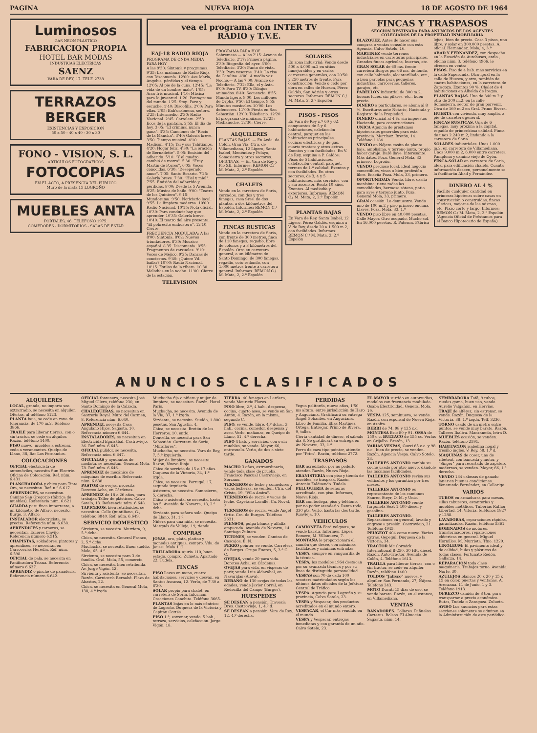PAGINA NUEVA RIOJA 18 DE AGOSTO DE 1964
Luminosos
GAS NEON PLASTICO
FABRICACION PROPIA
HOTEL BAR MODAS
INDUSTRIAS ELECTRICAS
SAENZ
VARA DE REY, 17. TELF. 2738
TERRAZOS BERGER
EXISTENCIAS Y EXPOSICION
50 x 50 - 40 x 40 - 30 x 30
FONO - VISION, S. L.
ARTICULOS FOTOGRAFICOS
FOTOCOPIAS
EN EL ACTO, A PRESENCIA DEL PUBLICO
Muro de la mata 15 LOGROÑO
MUEBLES ANTA
PORTALES, 46. TELEFONO 1975.
COMEDORES - DORMITORIOS - SALAS DE ESTAR
vea el programa con INTER TV
RADIO y T.V.E.
EAJ-18 RADIO RIOJA
PROGRAMA DE ONDA MEDIA PARA HOY
A las 9'30: Sintonía y programas. 9'35: Las mañanas de Radio Rioja con Discomanía. 12'00: Ave María, Angelus, pérdidas y el tiempo. 12'05: Al pie de la cuna. 12'45: "La vida de un hombre malo". 1'05: Arco Iris musical. 1'10: Música para la juventud. 1'20: Pentagrama del mundo. 1'25: Stop: Pare y escuche. 1'40: Discofilia. 2'00: Para ellas. 2'05: Enh'orabuena, señora. 2'25: Intermedio. 2'30: Radio Nacional. 2'45: Cartelera. 2'50: Ecos de la pantalla. 2'55: El día de hoy. 3'05: "El criminal nunca gana". 3'35: Canciones de "Rocío de la Mancha". 3'40: Galería breve. 3'50: Tiempo musical. 4'10: Madison. 4'15: Tai y sus Tahitianos. 4'20: Hogar feliz. 4'30: "La oración de Bernadette". 5'05: Emisión del adherido. 5'10: "Y el cuadro cambió de rostro". 5'30: "Fray Martín de Porres". 6'05: Voces conocidas. 6'30: "Deseperado amor". 7'05: Santo Rosario. 7'25: Galería breve. 7'30: "Hiel y miel". 7'55: Emisión del adherido y pérdidas. 8'00: Desde la 5 Avenida. 8'25: Música de baile. 9'00: "Teatro de los Quintero". 9'15: Mundorama. 9'50: Noticiario local. 9'55: La limpieza moderna. 10'00: Radio Nacional. 10'15: Nota oficial. 10'30: Para conducir hay que aprender. 10'35: Galería breve. 10'40: El teatro del aire presenta: "El pobrecito embustero". 12'10: Cierre.
FRECUENCIA MODULADA: A las 8'00: Sintonía. 8'02: Nuevos triunfadores. 8'30: Mosaico español. 8'35: Discomanía. 8'55: Fragmentos de zarzuelas. 9'10: Voces de Méjico. 9'25: Danzas de conciertos. 9'40: ¿Quiere Vd. bailar? 10'00: Radio Nacional. 10'15: Estilos de la ribera. 10'30: Melodías en la noche. 11'00: Cierre de la estación.
TELEVISION
PROGRAMA PARA HOY. Sobremesa.— A las 2'15: Avance de Telediario. 2'17: Primera página. 2'30: Biografía del ayer. 3'00: Telediario. 3'20: Punto de vista. 3'30: Para vosotras. 3'40: La risa de Catalina. 4'00: A media voz. Noche.— A las 7'00: Avance de Telediario. 7'32: Ella, el y Asta. 8'00: Foro TV. 8'30: Dibujos animados. 8'40: Secuencia. 8'55: Mundo ligero. 9'00: Los millones de Orpha. 9'50: El tiempo. 9'55: Minutos musicales. 10'00: Los defensores. 11'00: Fiesta en San Sebastián. 12'00: Telediario. 12'20: El programa de mañana. 12'25: Medianoche. 12'30: Cierre.
ALQUILERES
PLANTAS BAJAS. — En Avda. de Colón, Gran Vía, Ctra. de Villamediana, 12 Ligero, Santa Isabel, Menéndez y Pelayo, Somosierra y otros sectores. OFICINAS. — En Vara de Rey y Pío XII. Informes: REMON C./ M. Mata, 2, 2.º Espolón
CHALETS
Vendo en la carretera de Soria, cercados, con dos y tres fanegas, casa Sres. de dos plantas, a dos kilómetros del Espolón. Informes: REMON C./ M. Mata, 2, 2.º Espolón
FINCAS RUSTICAS
Vendo en la carretera de Soria, con frente de 300 metros, finca de 110 fanegas, regadío, libre de colonos y a 3 kilómetros del Espolón. Otra en carretera general, a un kilómetro de Santo Domingo, de 300 fanegas, regadío, coto redondo, con 1.000 metros frente a carretera general. Informes: REMON C./ M. Mata, 2, 2.º Espolón
SOLARES
En zona industrial: Vendo desde 500 a 4.000 m.2 en sitios inmejorables y en varias carreteras generales, con 20'50 y 250 metros de frente. Para construcción: Vendo o cedo por obra en calles de Huesca, Pérez Galdós, San Adrián y otros sectores. Informes: REMON C./ M. Mata, 2, 2.º Espolón
PISOS - PISOS
En Vara de Rey n.º 60 y 62, compuestos de 5 y 6 habitaciones, calefacción central, parquet en las habitaciones principales, cocinas eléctricas y de gas, cuarto trastero y otros extras. Exentos y con facilidades. En V. de Rey, esquina a P. Galdós: Pisos de 5 habitaciones, calefacción central, parquet, terrazo de 1.ª calidad. Exentos y con facilidades. En otros sectores, de 3, 4 y 5 habitaciones, más servicios, con y sin ascensor. Renta 10 años. Exentos. Al mediodía y exteriores. Informes: REMON C./ M. Mata, 2, 2.º Espolón
PLANTAS BAJAS
En Vara de Rey, Santa Isabel, 12 Ligero, Pérez Galdós, esquina a V. de Rey, desde 20 a 1.500 m.2, con facilidades. Informes: REMON C./ M. Mata, 2, 2.º Espolón
FINCAS Y TRASPASOS
SECCION DESTINADA PARA ANUNCIOS DE LOS AGENTES COLEGIADOS DE LA PROPIEDAD INMOBILIARIA
BLAZQUEZ. Antes de hacer sus compras o ventas consulte con esta Agencia. Calvo Sotelo, 16.
MARTINEZ vende terrenos industriales en carreteras principales. Grandes fincas agrícolas, huertas, etc.
GRAN SOLAR de 60 ms. frente carretera Burgos por 66 ms. de fondo, con calle habitada, alcantarillado, etc., o bien parcelas para pequeñas industrias, carrocerías, talleres, garajes, etc.
PABELLON industrial de 300 m.2, buenas luces, sin pilares, etc., buen precio.
DINERO a particulares, se abona al 8 %. Escrituras ante Notario, Hacienda y Registro de la Propiedad.
DINERO oficial al 4 %, sin impuestos Hacienda, para construcciones.
UNICA Agencia de préstamos hipotecarios generales para esta provincia. Martínez. Bretón, 14. Teléfono 1184.
VENDO en Nájera casita de planta baja, amplísima, y terreno junto, propio hacer garaje. Daré llave. Interesante. Más datos, Poza. General Mola, 33, primero. Logroño.
VENDO precioso local, ideal negocio comestibles, vinos o bien profesión libre. Enseña Poza. Mola, 33, primero.
OPORTUNIDAD: Vendo, libre, casita monísima; tiene todas las comodidades, hermoso sótano, patio para aves y terreno junto. Poza. General Mola, 33, primero.
GRAN ocasión. Lo demuestro. Vendo uno de 100 m.2 y piso primero encima. Llaves, Poza. Mola, 33, 1.º
VENDO piso libre en 40.000 pesetas. Calle Mayor. Otro ocupado. Mucho sol. En 16.000 pesetas. R. Paterna. Fábrica lejías, bien de precio. Casa 3 pisos, uno libre, y solar en 300.000 pesetas. A. oficial. Hernández. Mola, 4, 3.º
ABAD Y FERNANDEZ, con despacho en la Estación de Autobuses, entlo., oficina núm. 3, teléfono 4966, le ofrecen en venta:
PISOS. Piso de 4 hab. más servicios en la calle Superunda. Otro igual en la calle de Huesca, y otro, también de cuatro habitaciones, en la carretera de Zaragoza. Exentos 90 %. Chalet de 4 habitaciones en Albelda de Iregua.
PLANTAS BAJAS. Una de 340 m.2 y otra de 200 m.2, en la calle Somosierra, sector de gran porvenir. Otra de 160 m.2 en Gral. Primo Rivera.
HUERTA con vivienda, muy amplia, a pie de carretera general.
FINCAS RUSTICAS. Una de 6 fanegas, muy próxima a la capital, regadío de primerísima calidad. Finca de unos 2.240 m.2, lindando a la carretera de Soria.
SOLARES industriales. Unos 1.000 m.2, en carretera de Villamediana. Unos 9.000 m.2, 6.000 entre carretera Pamplona y camino viejo de Oyón.
FINCA-SOLAR en carretera de Soria, ideal para edificación chalets. Cuanta información deseen, personalmente se la facilitarán Abad y Fernández.
DINERO AL 4 %
Facilito cualquier cantidad en primeras hipotecas sobre casas en construcción o construidas, fincas rústicas, mejoras de las mismas, etc. Plazo corto y largo. Informes: REMON C./ M. Mata, 2, 2.º Espolón (Agencia Oficial de Préstamos para el Banco Hipotecario de España)
ANUNCIOS CLASIFICADOS
ALQUILERES
LOCAL, grande, no importa sea extrarradio, se necesita en alquiler. Ofertas, al teléfono 5123.
PLANTA baja, se cede en zona de tolerancia, de 170 m.2. Teléfono 3866.
TRAILE para liberar tierras, con o sin tractor, se cede en alquiler. Razón, teléfono 1400.
PISO nuevo, muebles a estrenar, cedo a veraneantes. Quelpo de Llano, 38, Bar Los Fernandos.
COLOCACIONES
OFICIAL electricista de automóviles, necesita Sun Electric. Oficina de Colocación. Ref. núm. 6.431.
PLANCHADORA y chico para Tinte Ora, se necesitan. Ref. n.º 6.617.
APRENDICES, se necesitan. Camino San Gregorio (fábrica de muebles). Referencia núm. 6.621.
GUARDA para finca importante, a un kilómetro de Alfaro, necesito. Burgo, 3. Alfaro.
INSTALADOR electricista, se precisa. Referencia núm. 6.638.
APRENDICES y torneros, se necesitan. Talleres Clavijo. Referencia número 6.515.
CHAPISTAS, soldadores, pintores y aprendices, se necesitan en Carrocerías Heredia. Ref. núm. 6.598.
OFICIAL de pala, se necesita en Panificadora Triana. Referencia número 6.637.
APRENDIZ o pinche de panadería. Referencia número 6.642.
OFICIAL fontanero, necesita José Miguel Ollero, teléfono 230, en Santo Domingo de la Calzada.
CHALEQUERAS, se necesitan en Sastrería Royal. Muro del Carmen, 8. Referencia núm. 6.640.
APRENDIZ, necesita Casa Angulano Hijos. Sagasta, 10. Referencia número 6.644.
INSTALADORES, se necesitan en Electricidad Eguizábal. Castroviejo, 36. Ref. núm. 6.645.
OFICIAL pulidor, se necesita. Referencia núm. 6.647.
OFICIALAS y ayudantas de modista, se necesitan. General Mola, 78. Ref. núm. 6.646.
APRENDIZ de mecánico de máquinas de escribir. Referencia núm. 6.638.
PASTOR de ovejas, necesita Doroteo Acha, en Cárdenas.
APRENDIZ de 18 a 26 años, para trabajar. Taller de plásticos. Calvo Sotelo, 13. Referencia núm. 6.648.
TAPICEROS, bien retribuidos, se necesitan. Calle Quintiliano, G., teléfono 3840. Ref. núm. 6.649.
SERVICIO DOMESTICO
Sirvienta, se necesita. Murrieta, 9, 5.º dcha.
Chica, se necesita. General Franco, 2, 5.º dcha.
Muchacha, se necesita. Buen sueldo. Mola, 65, 4.º.
Sirvienta, se necesita para 3 de familia. Gral. Mola, 55, comercio.
Chica, se necesita, bien retribuida. Av. Jorge Vigón, 12.
Sirvienta y asistenta, se necesitan. Razón, Carnicería Bernabé. Plaza de Abastos, 22.
Chica, se necesita en General Mola, 138, 4.º izqda.
Muchacha fija o niñera y mujer de limpieza, se necesitan. Razón, Hotel París.
Muchacha, se necesita. Avenida de la Vía, 37, 1.º izqda.
Sirvienta, se necesita. Sueldo, 1.800 pesetas. San Agustín, 4.
Chica, se necesita. Bretón de los Herreros, 10, entlo.
Doncella, se necesita para San Sebastián. Carretera de Soria, "Miraflores".
Muchacha, se necesita. Vara de Rey, 7, 5.º izquierda.
Mujer de limpieza, se necesita. Razón, Nueva Rioja.
Chica de servicio de 15 a 17 años. Duquesa de la Victoria, 34, 1.º izqda.
Chica, se necesita. Portugal, 17, segundo izquierda.
Asistenta, se necesita. Somosierra, 5, derecha.
Chica o asistenta, se necesita, hasta las 5. Avenida de Navarra, 18, 2.º dcha.
Sirvienta para señora sola. Queipo de Llano, 31, 1.º.
Niñera para una niña, se necesita. Marqués de Vallejo, 19, tienda.
COMPRAS
JOYAS, oro, plata, platino y monedas antiguas, compro. Vda. de Jaussi. Mola 112.
TRILLADORA Ajuria 110, buen estado, compro. Zulueta. Apartado 22. Tudela.
FINCAS
PISO llaves en mano, cuatro habitaciones, servicios y desván, en Santos Ascarza, 12. Verlo, de 7'30 a 8'30.
SOLAR propio para chalet, en carretera de Soria. Informan, Creaciones Conchita. Teléfono 3665.
PLANTAS bajas en lo más céntrico de Logroño. Duquesa de la Victoria y Capitán Cortés.
PISO 1.º, estrenar, vendo. 5 hab., terraza, servicios, calefacción. Jorge Vigón, 18.
TIERRA. 40 fanegas en Lardero, vende Mauricio Flores.
PISO libre, 2.º, 4 hab., despensa, cocina, cuarto aseo, se vende en San Antón, 4. Razón, en la misma, segundo C.
PISO, se vende, libre, 4.º dcha., 3 hab., cocina, comedor, despensa y aseo. Verlo, mañanas, en Queipo de Llano, 51, 4.º derecha.
PISO 4 hab. y servicios, con o sin muebles, se vende. Mayor, 66, entresuelo. Verlo, de dos a siete tarde.
GANADOS
MACHO 3 años, extraordinario, vende toda clase de prueba. Francisco Pascual Castroviejo, en Sorzano.
TERNEROS de leche y comedores y vacas lecheras, se venden. Ctra. del Cristo, 19. "Villa Amira".
TERNEROS de recría y vacas de leche. Cayetano Lacalle. Ca. Noval, 3.
TERNEROS de recría, vende Angel Ortiz. Cra. de Burgos. Teléfono 2631.
PIENSOS, pulpa blanca y alfalfa empacada. Avenida de Navarra, 14. Santiago Zulueta.
TETONES, se venden. Camino de Cascajos, E. N.
PERRO pointer, se vende. Carretera de Burgos. Grupo Fueros, 5, 3.º C. C.
OVEJAS, vende 20 para vida. Doroteo Acha, en Cárdenas.
OVEJAS para vida, en vísperas de parir, vende Luis Aldazábal, en Navaridas (Alava).
REBAÑO de 130 ovejas de todas las edades, vende Javier Corral, en Redecilla del Campo (Burgos).
HUESPEDES
SE DESEAN a pensión. Travesía Dres. Castroviejo, 1, 4.º d.
SE DESEAN a pensión. Vara de Rey, 12, 4.º derecha.
PERDIDAS
Yegua pelitorda, nueve años, 1'50 ms altura, entre jurisdicción de Haro y Anguciana. Gratificará su entrega Angel Gobantes, en Anguciana.
Libro de Familia. Elías Martínez Ortega. Entregar, Primo de Rivera, 9, taller.
Cierta cantidad de dinero, el sábado día 8. Se gratificará su entrega en Av. Navarra, 33, 1.º
Perro de caza tipo pointer, atiende por "Prim". Razón, teléfono 2772.
TRASPASOS
BAR acreditado, por no poderlo atender. Razón, Nueva Rioja.
EBANISTERIA con piso y tienda de muebles, se traspasa. Razón, Antonio Zalduendo. Tudela.
PELUQUERIA de señoras acreditada, con piso. Informes, Nueva Rioja.
BAR con bodega, piso y teléfono, por no poder atenderlo. Renta todo, 330 pts. Verlo, hasta las dos tarde. Ruavieja, 10.
VEHICULOS
CAMIONETA Ford volquete, se vende barata. Informes, López Romero, M. Villanueva, 7.
MONTAÑA le proporcionará el camión que desee, con máximas facilidades y mínimas entradas.
VESPA, siempre en vanguardia de la técnica.
VESPA, los modelos 1964 destacan por su avanzada técnica y por su línea de distinguida personalidad.
VESPAS son 70 de cada 100 scooters matriculados según los últimos datos oficiales de la Jefatura Central de Tráfico.
VESPA. Agencia para Logroño y su provincia, Calvo Sotelo, 23.
VESPA y Vespacar, dos productos acreditados en el mundo entero.
VESPACAR, el Car más vendido en el mundo.
VESPA y Vespacar, entregas inmediatas y con garantía de un año. Calvo Sotelo, 23.
EL MAYOR surtido en autorradios, modelos con frecuencia modulada. Osaba Electricidad. General Mola, 19.
VESPA 125, seminueva, se vende. Razón, corresponsal de Nueva Rioja, en Azofra.
DERBI de 74, 98 y 125 c.c. MONTESA Brio 80 y 91. OSSA de 150 c.c. BULTACO de 155 cc. Verlas en Grijalba. Bretón, 13.
VARIAS VESPAS, Guzzi 65 c.c. y 98 c.c., bien de precio, se venden. Razón, Agencia Vespa. Calvo Sotelo, 23.
TALLERES ANTONIO cambia su coche usado por otro nuevo, dándole las máximas facilidades.
TALLERES ANTONIO revisa sus vehículos y los garantiza por tres meses.
TALLERES ANTONIO es representante de los camiones Saurer, Steyr, O. M. y Unic.
TALLERES ANTONIO vende furgoneta Seat 1.400 diesel y gasolina.
TALLERES ANTONIO. Reparaciones en general, lavado y engrase a presión. Castroviejo, 21. Teléfono 4945.
PEUGEOT 404 como nuevo. Varios extras. Gepegul. Duquesa de la Victoria, 34.
TRACTOR Mc Cormick International B-250, 30 HP., diesel. Razón, Auto-Tractor. Avenida de Colón, 4. Teléfono 1613.
TRAILLA para liberar tierras, con o sin tractor, se cede en alquiler. Razón, teléfono 1400.
TOLDOS "Jalisco" nuevos, y alquiler. San Fernando, 27, Nájera. Teléfono 243.
MOTO Ducati 15 días de uso, se vende barata. Razón, en el estanco, en Villamediana.
VENTAS
BANADORES. Collares. Pañuelos. Carteras. Bolsos. El Almacén. Sagasta, núm. 14.
SEMBRADORA Tofé, 9 tubos, ruedas goma, buen uso, vende Aurelio Valgañón, en Hervías.
TRAJE de alférez, sin estrenar, se vende. Razón, Duquesa de la Victoria, 38, 1.º izqda. Telf. 3236.
TORNO usado de un metro entre puntos, se vende muy barato. Razón, Talleres Ibaltra. Manzaneda, letra D.
MUEBLES ocasión, se venden. Razón, teléfono 2591.
HABITACION isabelina nogal y tresillo inglés. V. Rey, 58, 1.º d.
MAQUINAS de coser, una de ribeteat, con bancada y motor, y "Singer" para recortado de zapatero, modernas, se venden. Mayor, 66, 1.º derecha.
VENDO 184 cabezas de ganado lanar en buenas condiciones. Venerando Fernández, en Cellorigo.
VARIOS
TUBOS en armaduras para mesas, sillas taburetes, estanterías y muebles metálicos. Tuberías Rufhor. Libertad, 14. Vitoria, teléfonos 1827 y 1288.
LAVADORAS, reparaciones rápidas, garantizadas. Razón, teléfono 5361.
BOBINADOS de motores, transformadores, reparaciones eléctricas en general. Miguel Hornillos. M. Murrieta. Tfno. 1229.
LINOLEUM: El pavimento ideal y de calidad, hules y plásticos de todas clases. Fortunato Redón. Gallarza, 14.
REPARACION toda clase maquinaria. Trabajos torno. Avenida Norte, 30.
AZULEJOS blancos 20 x 20 y 15 x 15 en color, puertas y ventanas. A. Arenzana. 11 de Junio, 1 y 3. Teléfono 1913.
OFREZCO camión de 8 ton. para transportar a precio económico. Rutas, Tudela o Zaragoza. Zulueta.
AVISO Los anuncios para estas secciones solamente se admiten en la Administración de este periódico.